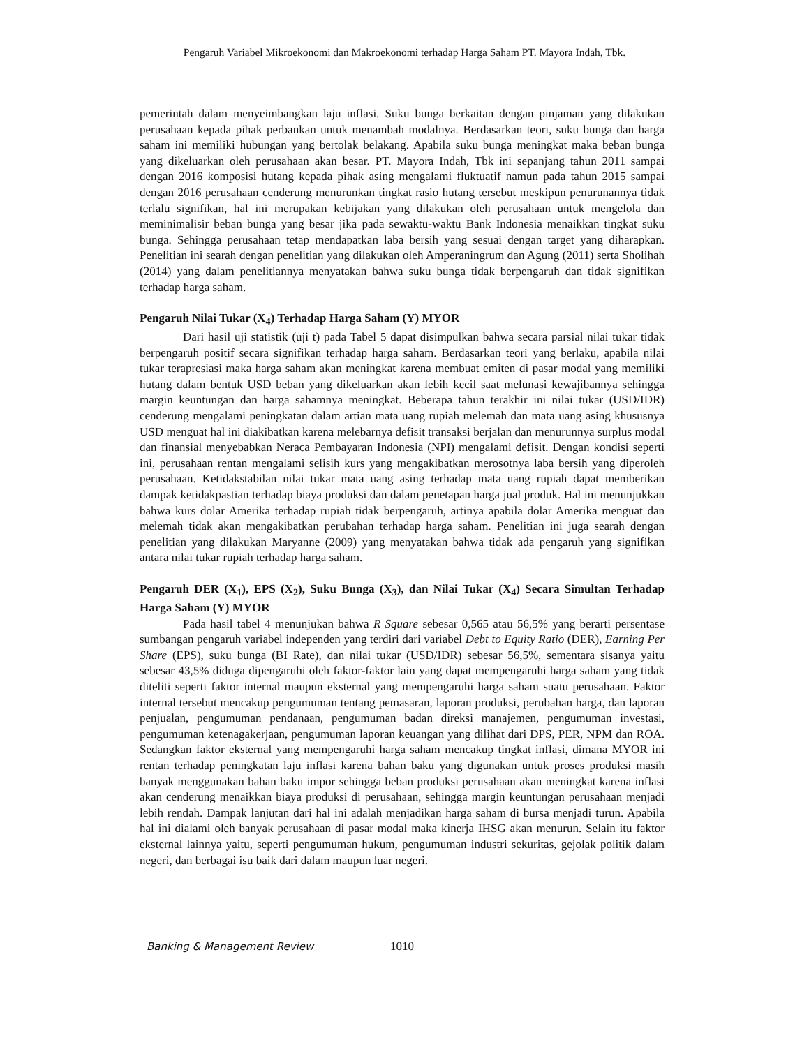Pengaruh Variabel Mikroekonomi dan Makroekonomi terhadap Harga Saham PT. Mayora Indah, Tbk.
pemerintah dalam menyeimbangkan laju inflasi. Suku bunga berkaitan dengan pinjaman yang dilakukan perusahaan kepada pihak perbankan untuk menambah modalnya. Berdasarkan teori, suku bunga dan harga saham ini memiliki hubungan yang bertolak belakang. Apabila suku bunga meningkat maka beban bunga yang dikeluarkan oleh perusahaan akan besar. PT. Mayora Indah, Tbk ini sepanjang tahun 2011 sampai dengan 2016 komposisi hutang kepada pihak asing mengalami fluktuatif namun pada tahun 2015 sampai dengan 2016 perusahaan cenderung menurunkan tingkat rasio hutang tersebut meskipun penurunannya tidak terlalu signifikan, hal ini merupakan kebijakan yang dilakukan oleh perusahaan untuk mengelola dan meminimalisir beban bunga yang besar jika pada sewaktu-waktu Bank Indonesia menaikkan tingkat suku bunga. Sehingga perusahaan tetap mendapatkan laba bersih yang sesuai dengan target yang diharapkan. Penelitian ini searah dengan penelitian yang dilakukan oleh Amperaningrum dan Agung (2011) serta Sholihah (2014) yang dalam penelitiannya menyatakan bahwa suku bunga tidak berpengaruh dan tidak signifikan terhadap harga saham.
Pengaruh Nilai Tukar (X<sub>4</sub>) Terhadap Harga Saham (Y) MYOR
Dari hasil uji statistik (uji t) pada Tabel 5 dapat disimpulkan bahwa secara parsial nilai tukar tidak berpengaruh positif secara signifikan terhadap harga saham. Berdasarkan teori yang berlaku, apabila nilai tukar terapresiasi maka harga saham akan meningkat karena membuat emiten di pasar modal yang memiliki hutang dalam bentuk USD beban yang dikeluarkan akan lebih kecil saat melunasi kewajibannya sehingga margin keuntungan dan harga sahamnya meningkat. Beberapa tahun terakhir ini nilai tukar (USD/IDR) cenderung mengalami peningkatan dalam artian mata uang rupiah melemah dan mata uang asing khususnya USD menguat hal ini diakibatkan karena melebarnya defisit transaksi berjalan dan menurunnya surplus modal dan finansial menyebabkan Neraca Pembayaran Indonesia (NPI) mengalami defisit. Dengan kondisi seperti ini, perusahaan rentan mengalami selisih kurs yang mengakibatkan merosotnya laba bersih yang diperoleh perusahaan. Ketidakstabilan nilai tukar mata uang asing terhadap mata uang rupiah dapat memberikan dampak ketidakpastian terhadap biaya produksi dan dalam penetapan harga jual produk. Hal ini menunjukkan bahwa kurs dolar Amerika terhadap rupiah tidak berpengaruh, artinya apabila dolar Amerika menguat dan melemah tidak akan mengakibatkan perubahan terhadap harga saham. Penelitian ini juga searah dengan penelitian yang dilakukan Maryanne (2009) yang menyatakan bahwa tidak ada pengaruh yang signifikan antara nilai tukar rupiah terhadap harga saham.
Pengaruh DER (X<sub>1</sub>), EPS (X<sub>2</sub>), Suku Bunga (X<sub>3</sub>), dan Nilai Tukar (X<sub>4</sub>) Secara Simultan Terhadap Harga Saham (Y) MYOR
Pada hasil tabel 4 menunjukan bahwa R Square sebesar 0,565 atau 56,5% yang berarti persentase sumbangan pengaruh variabel independen yang terdiri dari variabel Debt to Equity Ratio (DER), Earning Per Share (EPS), suku bunga (BI Rate), dan nilai tukar (USD/IDR) sebesar 56,5%, sementara sisanya yaitu sebesar 43,5% diduga dipengaruhi oleh faktor-faktor lain yang dapat mempengaruhi harga saham yang tidak diteliti seperti faktor internal maupun eksternal yang mempengaruhi harga saham suatu perusahaan. Faktor internal tersebut mencakup pengumuman tentang pemasaran, laporan produksi, perubahan harga, dan laporan penjualan, pengumuman pendanaan, pengumuman badan direksi manajemen, pengumuman investasi, pengumuman ketenagakerjaan, pengumuman laporan keuangan yang dilihat dari DPS, PER, NPM dan ROA. Sedangkan faktor eksternal yang mempengaruhi harga saham mencakup tingkat inflasi, dimana MYOR ini rentan terhadap peningkatan laju inflasi karena bahan baku yang digunakan untuk proses produksi masih banyak menggunakan bahan baku impor sehingga beban produksi perusahaan akan meningkat karena inflasi akan cenderung menaikkan biaya produksi di perusahaan, sehingga margin keuntungan perusahaan menjadi lebih rendah. Dampak lanjutan dari hal ini adalah menjadikan harga saham di bursa menjadi turun. Apabila hal ini dialami oleh banyak perusahaan di pasar modal maka kinerja IHSG akan menurun. Selain itu faktor eksternal lainnya yaitu, seperti pengumuman hukum, pengumuman industri sekuritas, gejolak politik dalam negeri, dan berbagai isu baik dari dalam maupun luar negeri.
Banking & Management Review
1010